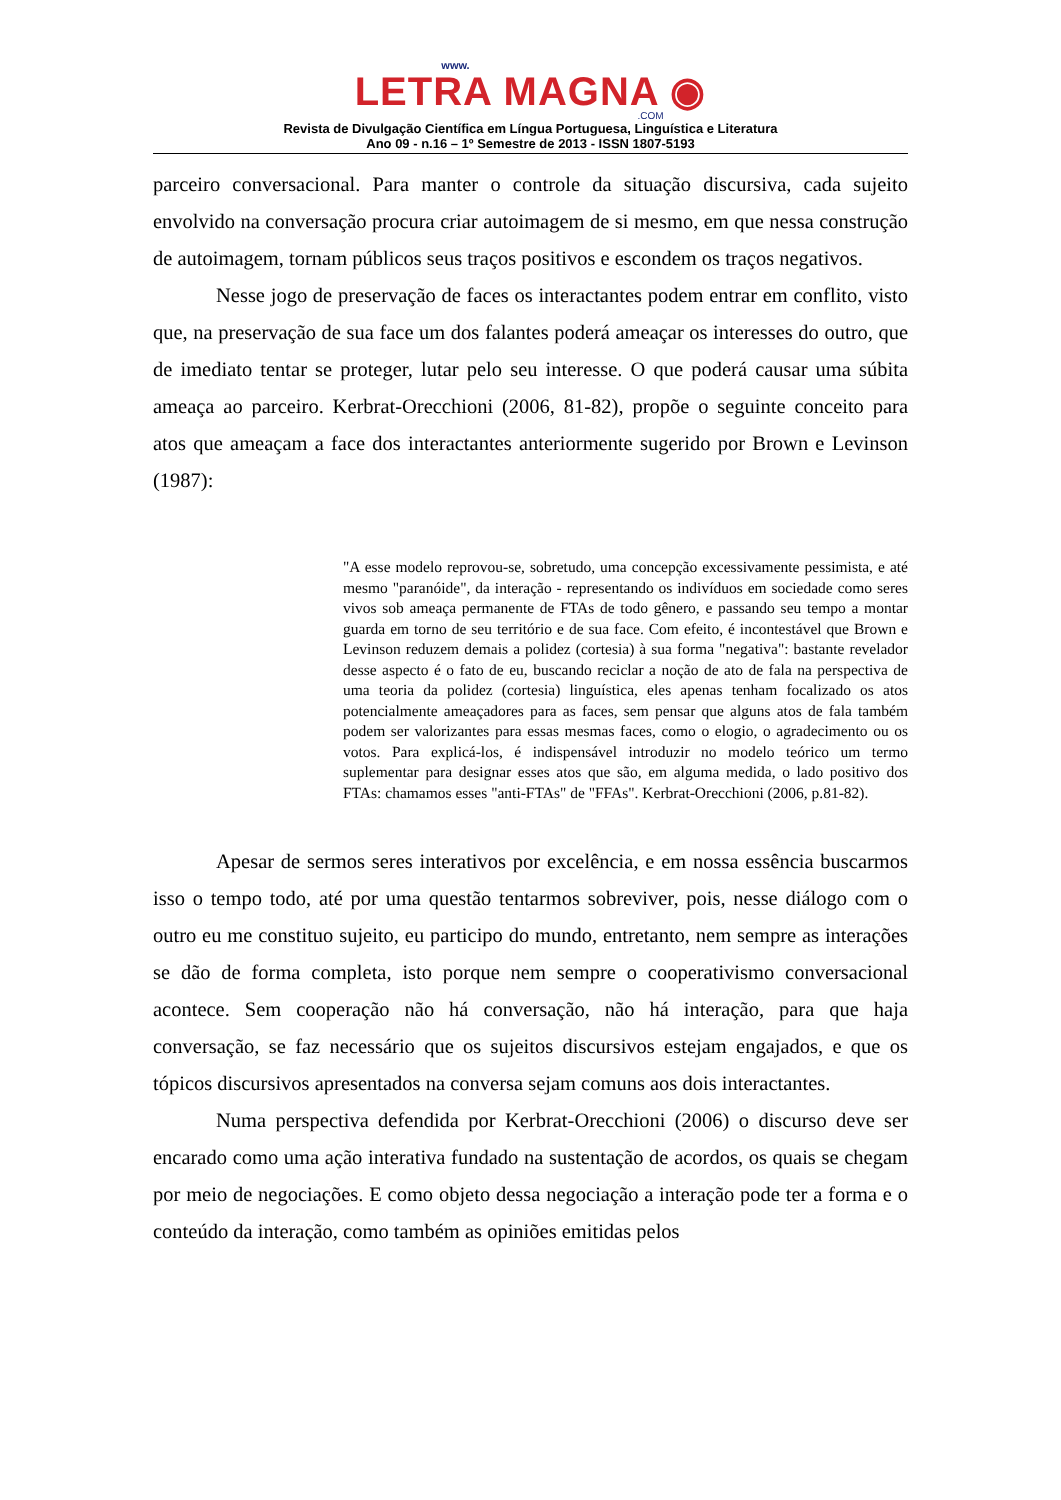www.
LETRA MAGNA ◉
.COM
Revista de Divulgação Científica em Língua Portuguesa, Linguística e Literatura
Ano 09 - n.16 – 1º Semestre de 2013 - ISSN 1807-5193
parceiro conversacional. Para manter o controle da situação discursiva, cada sujeito envolvido na conversação procura criar autoimagem de si mesmo, em que nessa construção de autoimagem, tornam públicos seus traços positivos e escondem os traços negativos.
Nesse jogo de preservação de faces os interactantes podem entrar em conflito, visto que, na preservação de sua face um dos falantes poderá ameaçar os interesses do outro, que de imediato tentar se proteger, lutar pelo seu interesse. O que poderá causar uma súbita ameaça ao parceiro. Kerbrat-Orecchioni (2006, 81-82), propõe o seguinte conceito para atos que ameaçam a face dos interactantes anteriormente sugerido por Brown e Levinson (1987):
"A esse modelo reprovou-se, sobretudo, uma concepção excessivamente pessimista, e até mesmo "paranóide", da interação - representando os indivíduos em sociedade como seres vivos sob ameaça permanente de FTAs de todo gênero, e passando seu tempo a montar guarda em torno de seu território e de sua face. Com efeito, é incontestável que Brown e Levinson reduzem demais a polidez (cortesia) à sua forma "negativa": bastante revelador desse aspecto é o fato de eu, buscando reciclar a noção de ato de fala na perspectiva de uma teoria da polidez (cortesia) linguística, eles apenas tenham focalizado os atos potencialmente ameaçadores para as faces, sem pensar que alguns atos de fala também podem ser valorizantes para essas mesmas faces, como o elogio, o agradecimento ou os votos. Para explicá-los, é indispensável introduzir no modelo teórico um termo suplementar para designar esses atos que são, em alguma medida, o lado positivo dos FTAs: chamamos esses "anti-FTAs" de "FFAs". Kerbrat-Orecchioni (2006, p.81-82).
Apesar de sermos seres interativos por excelência, e em nossa essência buscarmos isso o tempo todo, até por uma questão tentarmos sobreviver, pois, nesse diálogo com o outro eu me constituo sujeito, eu participo do mundo, entretanto, nem sempre as interações se dão de forma completa, isto porque nem sempre o cooperativismo conversacional acontece. Sem cooperação não há conversação, não há interação, para que haja conversação, se faz necessário que os sujeitos discursivos estejam engajados, e que os tópicos discursivos apresentados na conversa sejam comuns aos dois interactantes.
Numa perspectiva defendida por Kerbrat-Orecchioni (2006) o discurso deve ser encarado como uma ação interativa fundado na sustentação de acordos, os quais se chegam por meio de negociações. E como objeto dessa negociação a interação pode ter a forma e o conteúdo da interação, como também as opiniões emitidas pelos